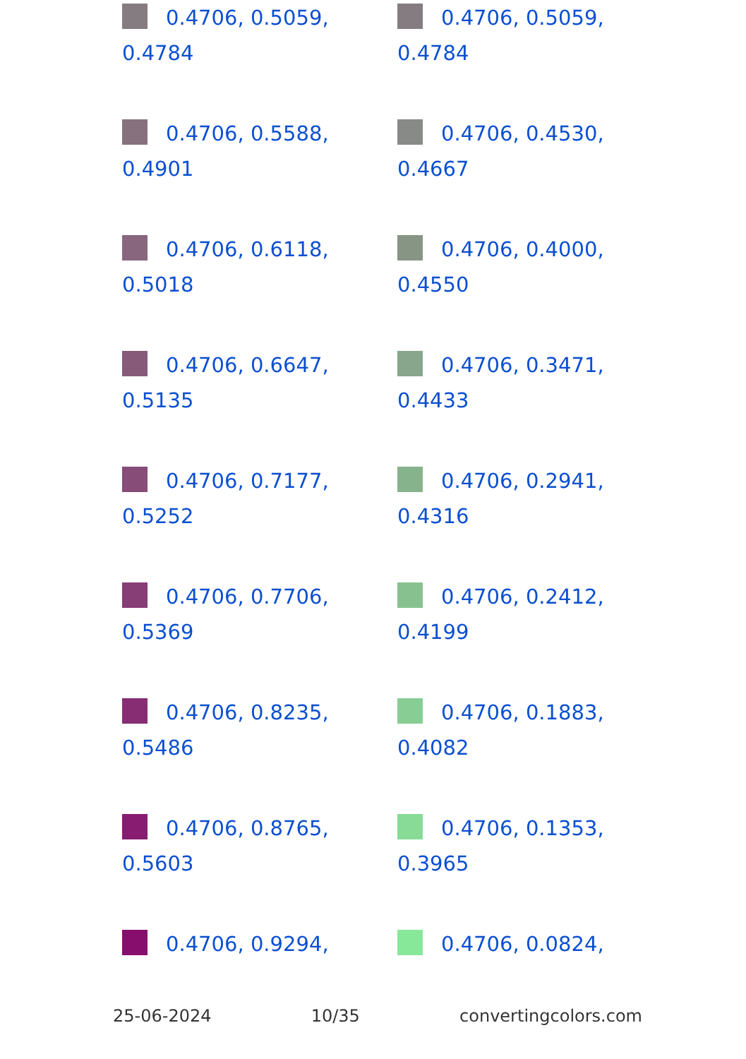0.4706, 0.5059, 0.4784
0.4706, 0.5059, 0.4784
0.4706, 0.5588, 0.4901
0.4706, 0.4530, 0.4667
0.4706, 0.6118, 0.5018
0.4706, 0.4000, 0.4550
0.4706, 0.6647, 0.5135
0.4706, 0.3471, 0.4433
0.4706, 0.7177, 0.5252
0.4706, 0.2941, 0.4316
0.4706, 0.7706, 0.5369
0.4706, 0.2412, 0.4199
0.4706, 0.8235, 0.5486
0.4706, 0.1883, 0.4082
0.4706, 0.8765, 0.5603
0.4706, 0.1353, 0.3965
0.4706, 0.9294,
0.4706, 0.0824,
25-06-2024 10/35 convertingcolors.com